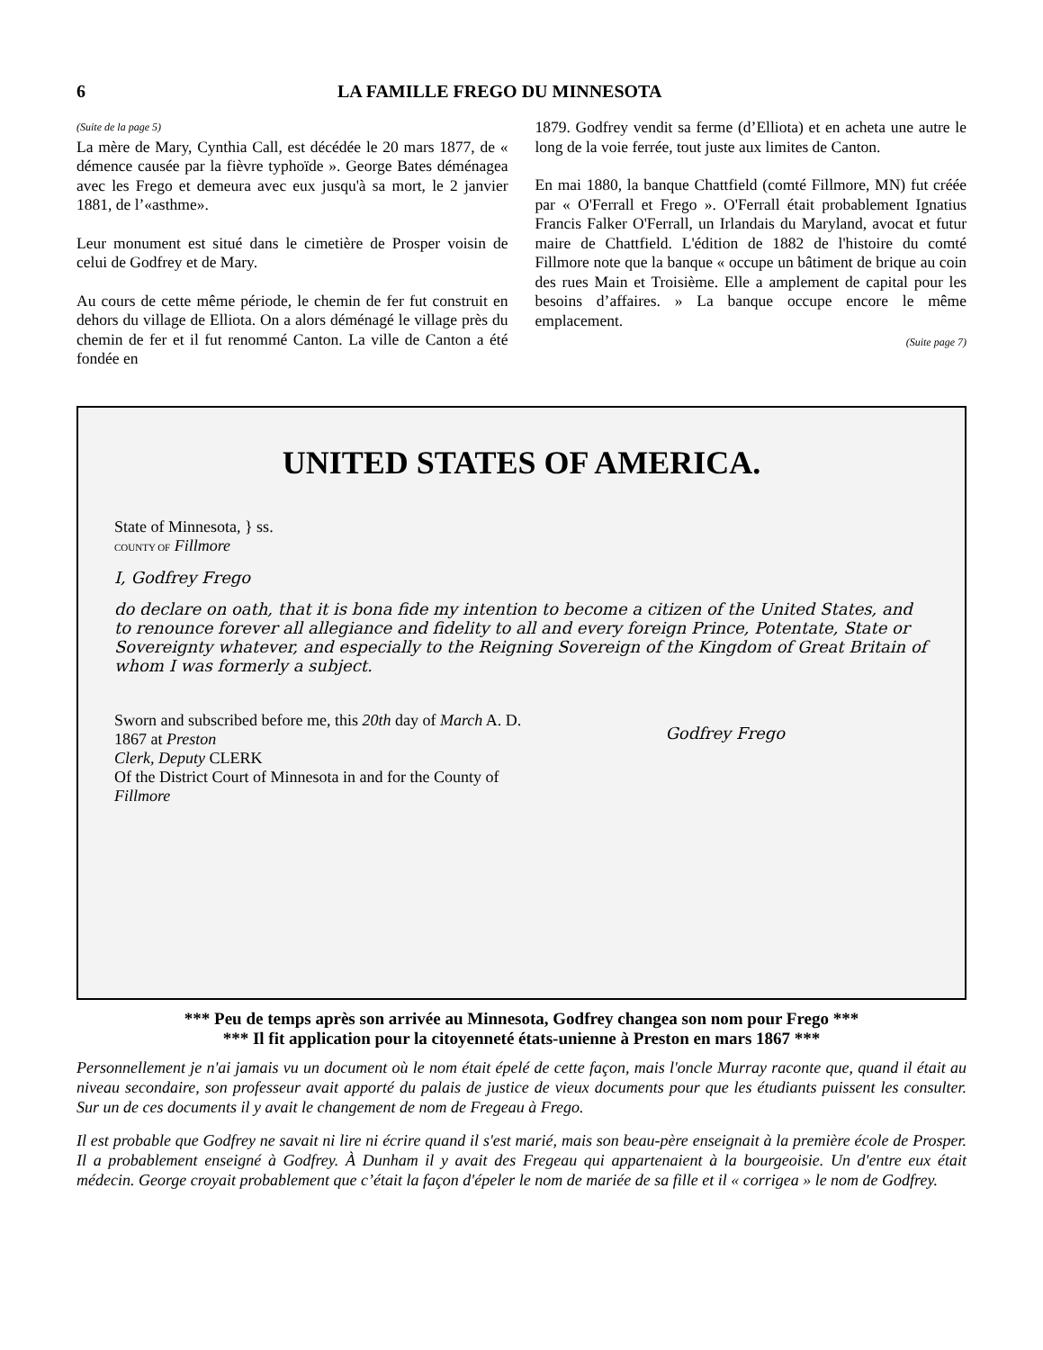6 LA FAMILLE FREGO DU MINNESOTA
(Suite de la page 5)
La mère de Mary, Cynthia Call, est décédée le 20 mars 1877, de « démence causée par la fièvre typhoïde ». George Bates déménagea avec les Frego et demeura avec eux jusqu'à sa mort, le 2 janvier 1881, de l’«asthme».
Leur monument est situé dans le cimetière de Prosper voisin de celui de Godfrey et de Mary.
Au cours de cette même période, le chemin de fer fut construit en dehors du village de Elliota. On a alors déménagé le village près du chemin de fer et il fut renommé Canton. La ville de Canton a été fondée en
1879. Godfrey vendit sa ferme (d’Elliota) et en acheta une autre le long de la voie ferrée, tout juste aux limites de Canton.
En mai 1880, la banque Chattfield (comté Fillmore, MN) fut créée par « O'Ferrall et Frego ». O'Ferrall était probablement Ignatius Francis Falker O'Ferrall, un Irlandais du Maryland, avocat et futur maire de Chattfield. L'édition de 1882 de l'histoire du comté Fillmore note que la banque « occupe un bâtiment de brique au coin des rues Main et Troisième. Elle a amplement de capital pour les besoins d’affaires. » La banque occupe encore le même emplacement.
(Suite page 7)
UNITED STATES OF AMERICA.
State of Minnesota, } ss.
COUNTY OF Fillmore
I, Godfrey Frego
do declare on oath, that it is bona fide my intention to become a citizen of the United States, and to renounce forever all allegiance and fidelity to all and every foreign Prince, Potentate, State or Sovereignty whatever, and especially to the Reigning Sovereign of the Kingdom of Great Britain of whom I was formerly a subject.
Sworn and subscribed before me, this 20th day of March A. D. 1867 at Preston
Clerk, Deputy CLERK
Of the District Court of Minnesota in and for the County of Fillmore
Godfrey Frego
*** Peu de temps après son arrivée au Minnesota, Godfrey changea son nom pour Frego ***
*** Il fit application pour la citoyenneté états-unienne à Preston en mars 1867 ***
Personnellement je n'ai jamais vu un document où le nom était épelé de cette façon, mais l'oncle Murray raconte que, quand il était au niveau secondaire, son professeur avait apporté du palais de justice de vieux documents pour que les étudiants puissent les consulter. Sur un de ces documents il y avait le changement de nom de Fregeau à Frego.
Il est probable que Godfrey ne savait ni lire ni écrire quand il s'est marié, mais son beau-père enseignait à la première école de Prosper. Il a probablement enseigné à Godfrey. À Dunham il y avait des Fregeau qui appartenaient à la bourgeoisie. Un d'entre eux était médecin. George croyait probablement que c’était la façon d'épeler le nom de mariée de sa fille et il « corrigea » le nom de Godfrey.